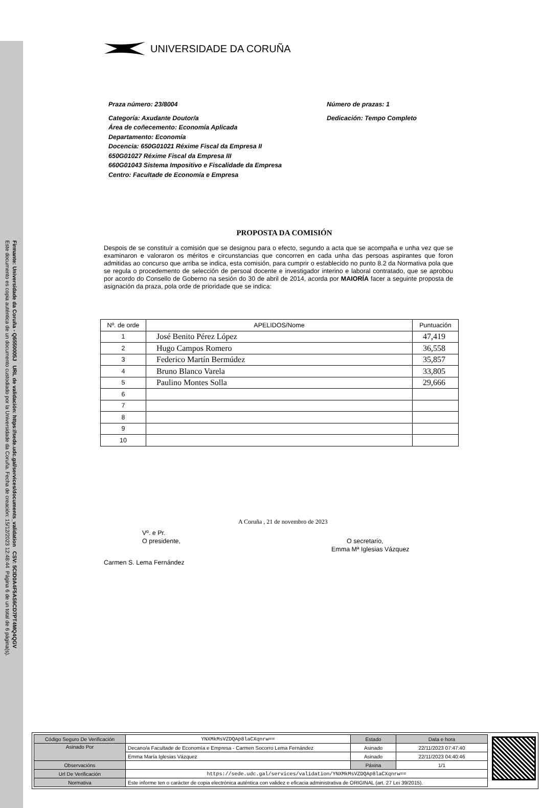Firmante: Universidade da Coruña - Q6550005J URL de validación: https://sede.udc.gal/services/documents_validation CSV: 5CID0A4F5AS6CD7PT4MQ4QGV
Este documento es copia auténtica de un documento custodiado por la Universidade da Coruña. Fecha de creación: 15/12/2023 12:48:44 Página 6 de un total de 6 página(s).
UNIVERSIDADE DA CORUÑA
Praza número: 23/8004
Categoría: Axudante Doutor/a
Área de coñecemento: Economía Aplicada
Departamento: Economía
Docencia: 650G01021 Réxime Fiscal da Empresa II
650G01027 Réxime Fiscal da Empresa III
660G01043 Sistema Impositivo e Fiscalidade da Empresa
Centro: Facultade de Economía e Empresa
Número de prazas: 1
Dedicación: Tempo Completo
PROPOSTA DA COMISIÓN
Despois de se constituír a comisión que se designou para o efecto, segundo a acta que se acompaña e unha vez que se examinaron e valoraron os méritos e circunstancias que concorren en cada unha das persoas aspirantes que foron admitidas ao concurso que arriba se indica, esta comisión, para cumprir o establecido no punto 8.2 da Normativa pola que se regula o procedemento de selección de persoal docente e investigador interino e laboral contratado, que se aprobou por acordo do Consello de Goberno na sesión do 30 de abril de 2014, acorda por MAIORÍA facer a seguinte proposta de asignación da praza, pola orde de prioridade que se indica:
| Nº. de orde | APELIDOS/Nome | Puntuación |
| --- | --- | --- |
| 1 | José Benito Pérez López | 47,419 |
| 2 | Hugo Campos Romero | 36,558 |
| 3 | Federico Martín Bermúdez | 35,857 |
| 4 | Bruno Blanco Varela | 33,805 |
| 5 | Paulino Montes Solla | 29,666 |
| 6 | | |
| 7 | | |
| 8 | | |
| 9 | | |
| 10 | | |
A Coruña , 21 de novembro de 2023
Vº. e Pr.
O presidente,
O secretario,
Emma Mª Iglesias Vázquez
Carmen S. Lema Fernández
| Código Seguro De Verificación | YNXMkMsVZDQAp8laCXqnrw== | Estado | Data e hora |
| Asinado Por | Decano/a Facultade de Economía e Empresa - Carmen Socorro Lema Fernández | Asinado | 22/11/2023 07:47:40 |
| | Emma María Iglesias Vázquez | Asinado | 22/11/2023 04:40:46 |
| Observacións | | Páxina | 1/1 |
| Url De Verificación | https://sede.udc.gal/services/validation/YNXMkMsVZDQAp8laCXqnrw== | | |
| Normativa | Este informe ten o carácter de copia electrónica auténtica con validez e eficacia administrativa de ORIGINAL (art. 27 Lei 39/2015). | | |